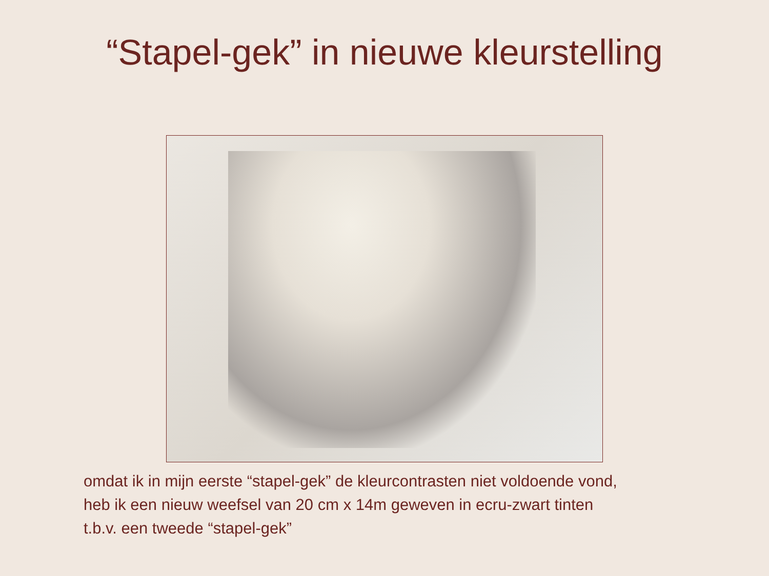“Stapel-gek” in nieuwe kleurstelling
omdat ik in mijn eerste “stapel-gek” de kleurcontrasten niet voldoende vond,
heb ik een nieuw weefsel van 20 cm x 14m geweven in ecru-zwart tinten
t.b.v. een tweede “stapel-gek”